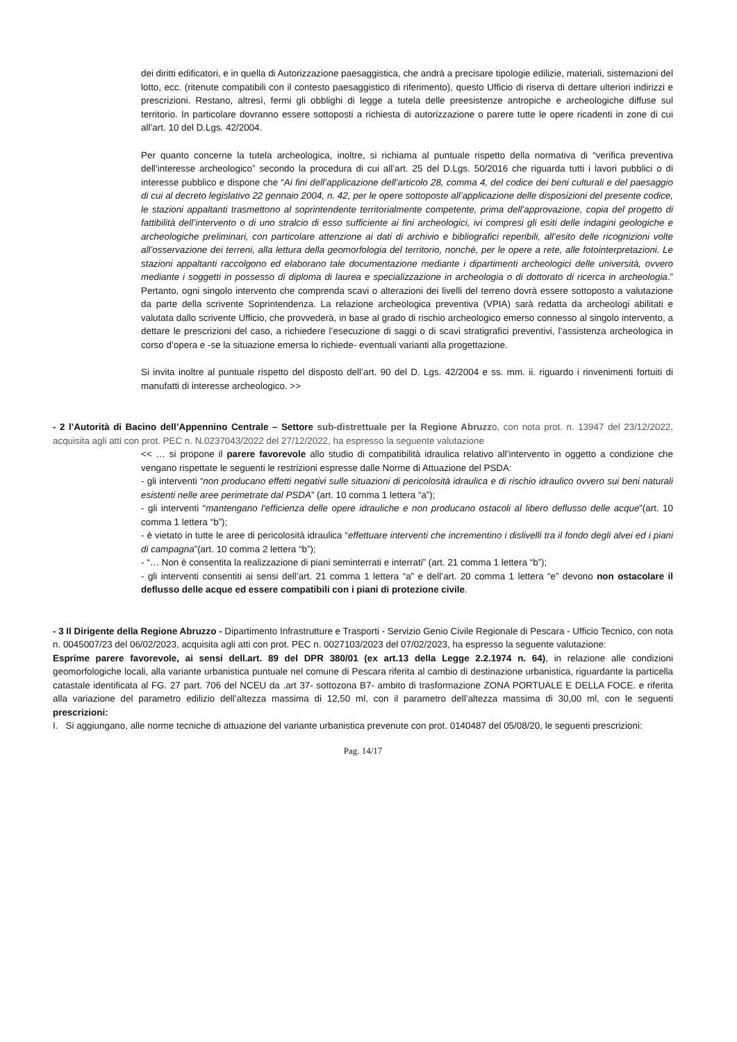dei diritti edificatori, e in quella di Autorizzazione paesaggistica, che andrà a precisare tipologie edilizie, materiali, sistemazioni del lotto, ecc. (ritenute compatibili con il contesto paesaggistico di riferimento), questo Ufficio di riserva di dettare ulteriori indirizzi e prescrizioni. Restano, altresì, fermi gli obblighi di legge a tutela delle preesistenze antropiche e archeologiche diffuse sul territorio. In particolare dovranno essere sottoposti a richiesta di autorizzazione o parere tutte le opere ricadenti in zone di cui all’art. 10 del D.Lgs. 42/2004.
Per quanto concerne la tutela archeologica, inoltre, si richiama al puntuale rispetto della normativa di “verifica preventiva dell’interesse archeologico” secondo la procedura di cui all’art. 25 del D.Lgs. 50/2016 che riguarda tutti i lavori pubblici o di interesse pubblico e dispone che “Ai fini dell’applicazione dell’articolo 28, comma 4, del codice dei beni culturali e del paesaggio di cui al decreto legislativo 22 gennaio 2004, n. 42, per le opere sottoposte all’applicazione delle disposizioni del presente codice, le stazioni appaltanti trasmettono al soprintendente territorialmente competente, prima dell’approvazione, copia del progetto di fattibilità dell’intervento o di uno stralcio di esso sufficiente ai fini archeologici, ivi compresi gli esiti delle indagini geologiche e archeologiche preliminari, con particolare attenzione ai dati di archivio e bibliografici reperibili, all’esito delle ricognizioni volte all’osservazione dei terreni, alla lettura della geomorfologia del territorio, nonché, per le opere a rete, alle fotointerpretazioni. Le stazioni appaltanti raccolgono ed elaborano tale documentazione mediante i dipartimenti archeologici delle università, ovvero mediante i soggetti in possesso di diploma di laurea e specializzazione in archeologia o di dottorato di ricerca in archeologia.” Pertanto, ogni singolo intervento che comprenda scavi o alterazioni dei livelli del terreno dovrà essere sottoposto a valutazione da parte della scrivente Soprintendenza. La relazione archeologica preventiva (VPIA) sarà redatta da archeologi abilitati e valutata dallo scrivente Ufficio, che provvederà, in base al grado di rischio archeologico emerso connesso al singolo intervento, a dettare le prescrizioni del caso, a richiedere l’esecuzione di saggi o di scavi stratigrafici preventivi, l’assistenza archeologica in corso d’opera e -se la situazione emersa lo richiede- eventuali varianti alla progettazione.
Si invita inoltre al puntuale rispetto del disposto dell’art. 90 del D. Lgs. 42/2004 e ss. mm. ii. riguardo i rinvenimenti fortuiti di manufatti di interesse archeologico. >>
- 2 l’Autorità di Bacino dell’Appennino Centrale – Settore sub-distrettuale per la Regione Abruzzo, con nota prot. n. 13947 del 23/12/2022, acquisita agli atti con prot. PEC n. N.0237043/2022 del 27/12/2022, ha espresso la seguente valutazione
<< … si propone il parere favorevole allo studio di compatibilità idraulica relativo all’intervento in oggetto a condizione che vengano rispettate le seguenti le restrizioni espresse dalle Norme di Attuazione del PSDA:
- gli interventi “non producano effetti negativi sulle situazioni di pericolosità idraulica e di rischio idraulico ovvero sui beni naturali esistenti nelle aree perimetrate dal PSDA” (art. 10 comma 1 lettera “a”);
- gli interventi “mantengano l'efficienza delle opere idrauliche e non producano ostacoli al libero deflusso delle acque”(art. 10 comma 1 lettera “b”);
- è vietato in tutte le aree di pericolosità idraulica “effettuare interventi che incrementino i dislivelli tra il fondo degli alvei ed i piani di campagna”(art. 10 comma 2 lettera “b”);
- “… Non è consentita la realizzazione di piani seminterrati e interrati” (art. 21 comma 1 lettera “b”);
- gli interventi consentiti ai sensi dell’art. 21 comma 1 lettera “a” e dell’art. 20 comma 1 lettera “e” devono non ostacolare il deflusso delle acque ed essere compatibili con i piani di protezione civile.
- 3 Il Dirigente della Regione Abruzzo - Dipartimento Infrastrutture e Trasporti - Servizio Genio Civile Regionale di Pescara - Ufficio Tecnico, con nota n. 0045007/23 del 06/02/2023, acquisita agli atti con prot. PEC n. 0027103/2023 del 07/02/2023, ha espresso la seguente valutazione:
Esprime parere favorevole, ai sensi dell.art. 89 del DPR 380/01 (ex art.13 della Legge 2.2.1974 n. 64), in relazione alle condizioni geomorfologiche locali, alla variante urbanistica puntuale nel comune di Pescara riferita al cambio di destinazione urbanistica, riguardante la particella catastale identificata al FG. 27 part. 706 del NCEU da .art 37- sottozona B7- ambito di trasformazione ZONA PORTUALE E DELLA FOCE. e riferita alla variazione del parametro edilizio dell’altezza massima di 12,50 ml, con il parametro dell’altezza massima di 30,00 ml, con le seguenti prescrizioni:
I. Si aggiungano, alle norme tecniche di attuazione del variante urbanistica prevenute con prot. 0140487 del 05/08/20, le seguenti prescrizioni:
Pag. 14/17